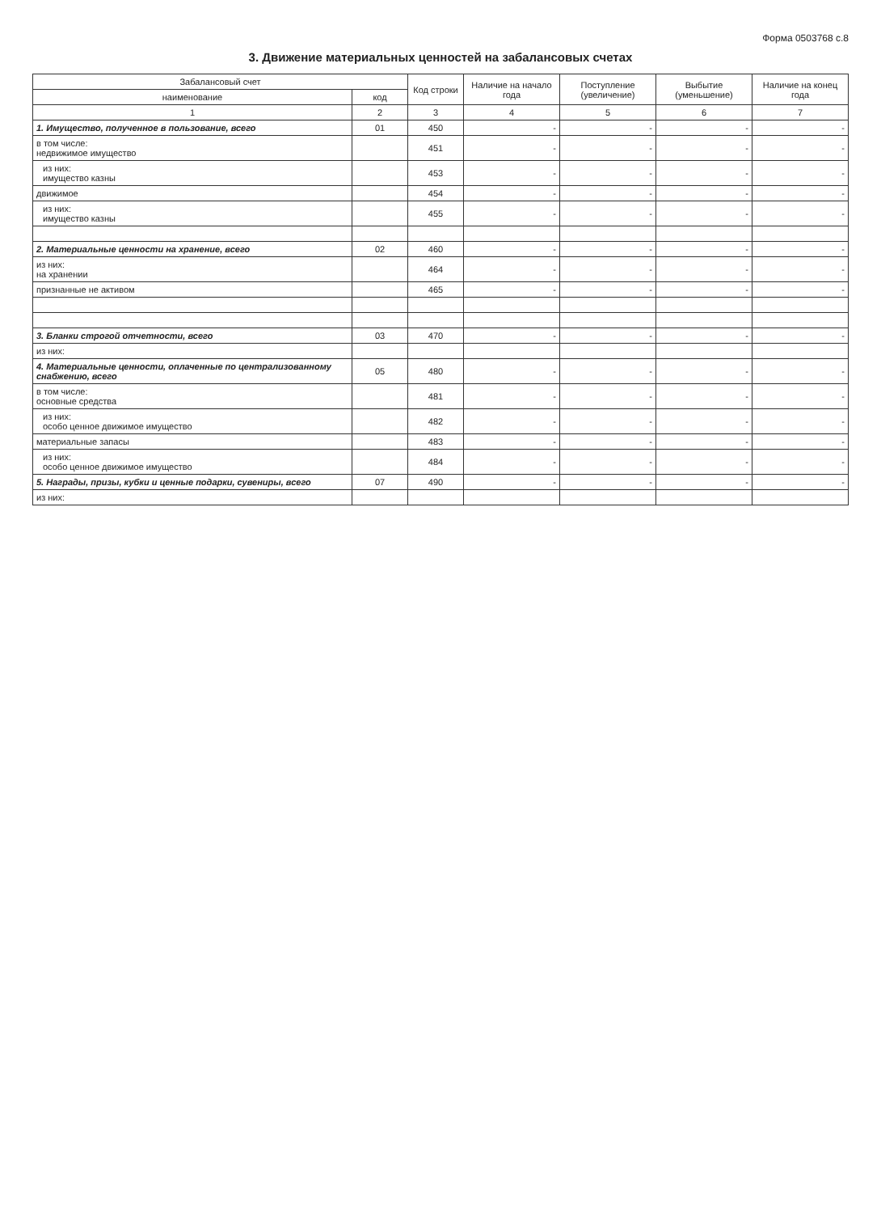Форма 0503768 с.8
3. Движение материальных ценностей на забалансовых счетах
| Забалансовый счет | | Код строки | Наличие на начало года | Поступление (увеличение) | Выбытие (уменьшение) | Наличие на конец года |
| --- | --- | --- | --- | --- | --- | --- |
| наименование | код | | | | | |
| 1 | 2 | 3 | 4 | 5 | 6 | 7 |
| 1. Имущество, полученное в пользование, всего | 01 | 450 | - | - | - | - |
| в том числе: недвижимое имущество | | 451 | - | - | - | - |
| из них: имущество казны | | 453 | - | - | - | - |
| движимое | | 454 | - | - | - | - |
| из них: имущество казны | | 455 | - | - | - | - |
| 2. Материальные ценности на хранение, всего | 02 | 460 | - | - | - | - |
| из них: на хранении | | 464 | - | - | - | - |
| признанные не активом | | 465 | - | - | - | - |
| 3. Бланки строгой отчетности, всего | 03 | 470 | - | - | - | - |
| из них: | | | | | | |
| 4. Материальные ценности, оплаченные по централизованному снабжению, всего | 05 | 480 | - | - | - | - |
| в том числе: основные средства | | 481 | - | - | - | - |
| из них: особо ценное движимое имущество | | 482 | - | - | - | - |
| материальные запасы | | 483 | - | - | - | - |
| из них: особо ценное движимое имущество | | 484 | - | - | - | - |
| 5. Награды, призы, кубки и ценные подарки, сувениры, всего | 07 | 490 | - | - | - | - |
| из них: | | | | | | |